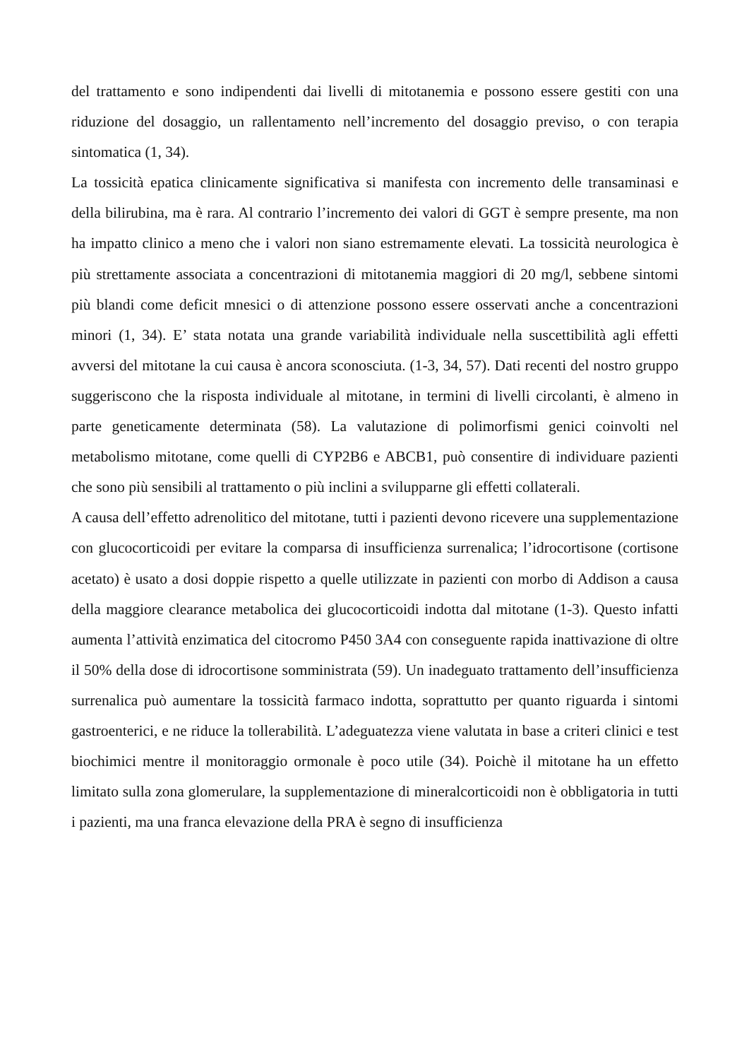del trattamento e sono indipendenti dai livelli di mitotanemia e possono essere gestiti con una riduzione del dosaggio, un rallentamento nell’incremento del dosaggio previso, o con terapia sintomatica (1, 34).
La tossicità epatica clinicamente significativa si manifesta con incremento delle transaminasi e della bilirubina, ma è rara. Al contrario l’incremento dei valori di GGT è sempre presente, ma non ha impatto clinico a meno che i valori non siano estremamente elevati. La tossicità neurologica è più strettamente associata a concentrazioni di mitotanemia maggiori di 20 mg/l, sebbene sintomi più blandi come deficit mnesici o di attenzione possono essere osservati anche a concentrazioni minori (1, 34). E’ stata notata una grande variabilità individuale nella suscettibilità agli effetti avversi del mitotane la cui causa è ancora sconosciuta. (1-3, 34, 57). Dati recenti del nostro gruppo suggeriscono che la risposta individuale al mitotane, in termini di livelli circolanti, è almeno in parte geneticamente determinata (58). La valutazione di polimorfismi genici coinvolti nel metabolismo mitotane, come quelli di CYP2B6 e ABCB1, può consentire di individuare pazienti che sono più sensibili al trattamento o più inclini a svilupparne gli effetti collaterali.
A causa dell’effetto adrenolitico del mitotane, tutti i pazienti devono ricevere una supplementazione con glucocorticoidi per evitare la comparsa di insufficienza surrenalica; l’idrocortisone (cortisone acetato) è usato a dosi doppie rispetto a quelle utilizzate in pazienti con morbo di Addison a causa della maggiore clearance metabolica dei glucocorticoidi indotta dal mitotane (1-3). Questo infatti aumenta l’attività enzimatica del citocromo P450 3A4 con conseguente rapida inattivazione di oltre il 50% della dose di idrocortisone somministrata (59). Un inadeguato trattamento dell’insufficienza surrenalica può aumentare la tossicità farmaco indotta, soprattutto per quanto riguarda i sintomi gastroenterici, e ne riduce la tollerabilità. L’adeguatezza viene valutata in base a criteri clinici e test biochimici mentre il monitoraggio ormonale è poco utile (34). Poichè il mitotane ha un effetto limitato sulla zona glomerulare, la supplementazione di mineralcorticoidi non è obbligatoria in tutti i pazienti, ma una franca elevazione della PRA è segno di insufficienza